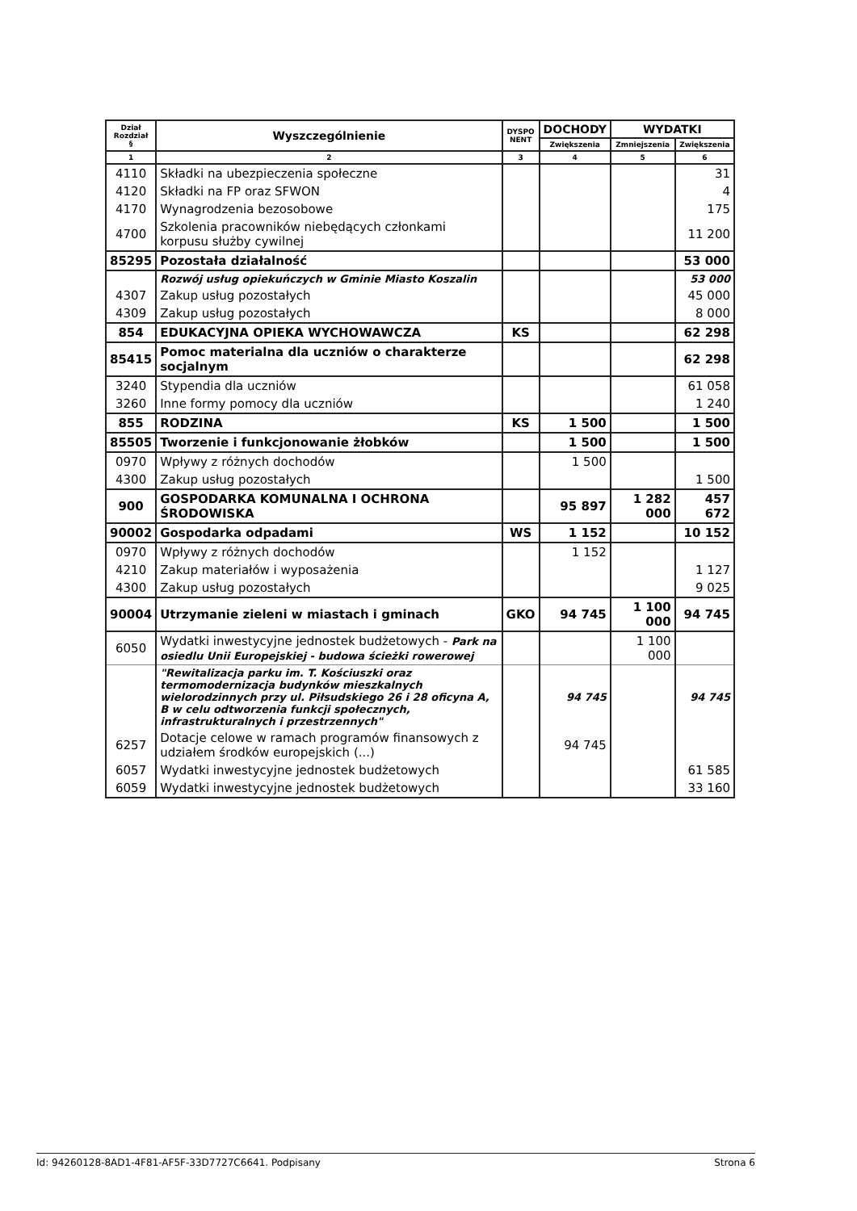| Dział Rozdział § | Wyszczególnienie | DYSPO NENT | DOCHODY | WYDATKI | |
| --- | --- | --- | --- | --- | --- |
| | | | Zwiększenia | Zmniejszenia | Zwiększenia |
| 1 | 2 | 3 | 4 | 5 | 6 |
| 4110 | Składki na ubezpieczenia społeczne | | | | 31 |
| 4120 | Składki na FP oraz SFWON | | | | 4 |
| 4170 | Wynagrodzenia bezosobowe | | | | 175 |
| 4700 | Szkolenia pracowników niebędących członkami korpusu służby cywilnej | | | | 11 200 |
| 85295 | Pozostała działalność | | | | 53 000 |
| | Rozwój usług opiekuńczych w Gminie Miasto Koszalin | | | | 53 000 |
| 4307 | Zakup usług pozostałych | | | | 45 000 |
| 4309 | Zakup usług pozostałych | | | | 8 000 |
| 854 | EDUKACYJNA OPIEKA WYCHOWAWCZA | KS | | | 62 298 |
| 85415 | Pomoc materialna dla uczniów o charakterze socjalnym | | | | 62 298 |
| 3240 | Stypendia dla uczniów | | | | 61 058 |
| 3260 | Inne formy pomocy dla uczniów | | | | 1 240 |
| 855 | RODZINA | KS | 1 500 | | 1 500 |
| 85505 | Tworzenie i funkcjonowanie żłobków | | 1 500 | | 1 500 |
| 0970 | Wpływy z różnych dochodów | | 1 500 | | |
| 4300 | Zakup usług pozostałych | | | | 1 500 |
| 900 | GOSPODARKA KOMUNALNA I OCHRONA ŚRODOWISKA | | 95 897 | 1 282 000 | 457 672 |
| 90002 | Gospodarka odpadami | WS | 1 152 | | 10 152 |
| 0970 | Wpływy z różnych dochodów | | 1 152 | | |
| 4210 | Zakup materiałów i wyposażenia | | | | 1 127 |
| 4300 | Zakup usług pozostałych | | | | 9 025 |
| 90004 | Utrzymanie zieleni w miastach i gminach | GKO | 94 745 | 1 100 000 | 94 745 |
| 6050 | Wydatki inwestycyjne jednostek budżetowych - Park na osiedlu Unii Europejskiej - budowa ścieżki rowerowej | | | 1 100 000 | |
| | "Rewitalizacja parku im. T. Kościuszki oraz termomodernizacja budynków mieszkalnych wielorodzinnych przy ul. Piłsudskiego 26 i 28 oficyna A, B w celu odtworzenia funkcji społecznych, infrastrukturalnych i przestrzennych" | | 94 745 | | 94 745 |
| 6257 | Dotacje celowe w ramach programów finansowych z udziałem środków europejskich (...) | | 94 745 | | |
| 6057 | Wydatki inwestycyjne jednostek budżetowych | | | | 61 585 |
| 6059 | Wydatki inwestycyjne jednostek budżetowych | | | | 33 160 |
Id: 94260128-8AD1-4F81-AF5F-33D7727C6641. Podpisany Strona 6